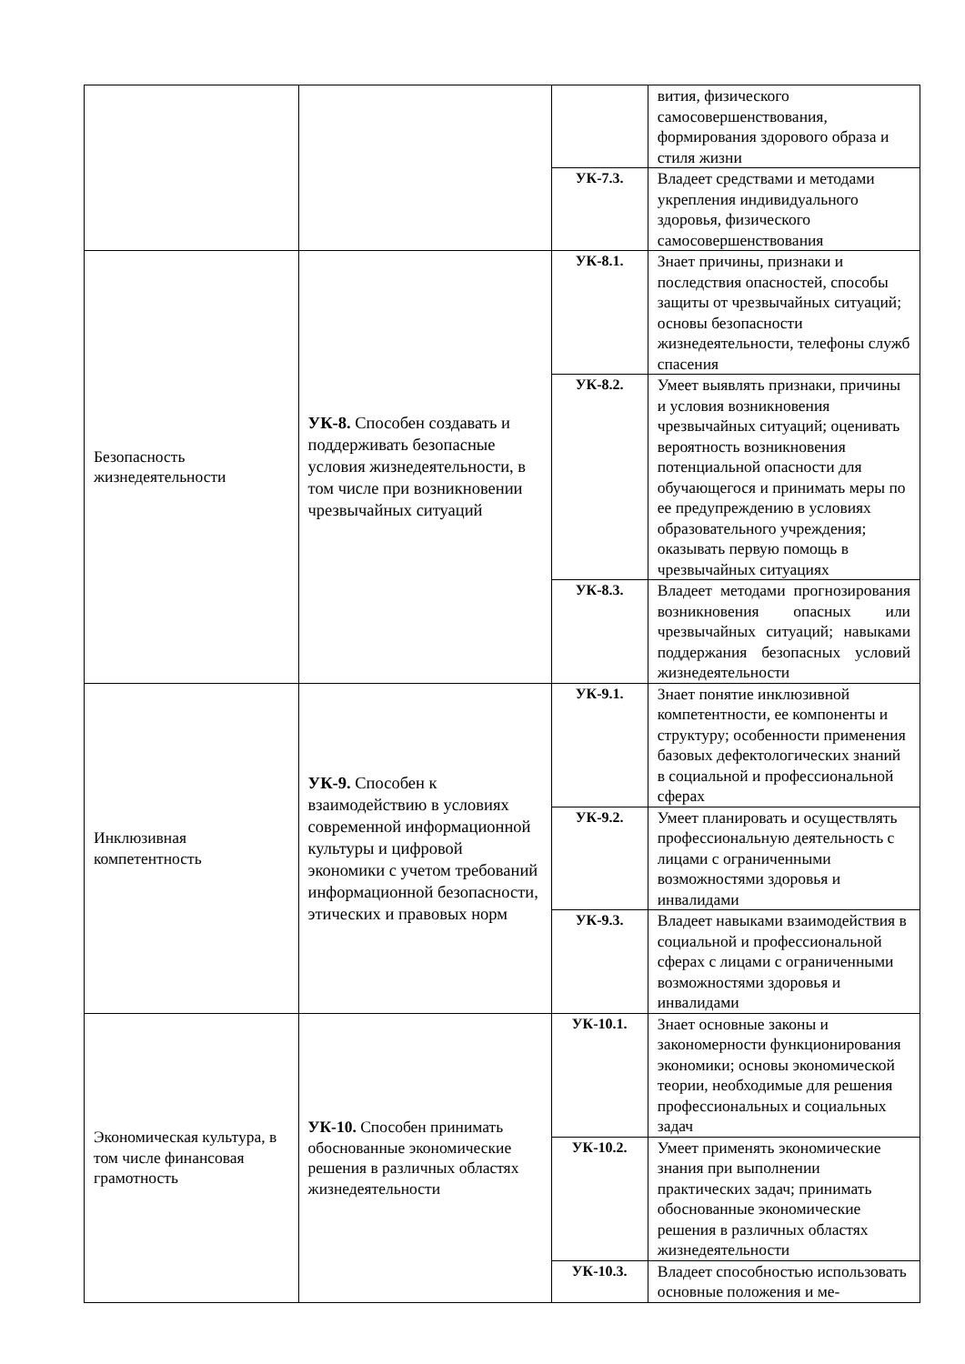| | | | вития, физического самосовершенствования, формирования здорового образа и стиля жизни |
| | | УК-7.3. | Владеет средствами и методами укрепления индивидуального здоровья, физического самосовершенствования |
| Безопасность жизнедеятельности | УК-8. Способен создавать и поддерживать безопасные условия жизнедеятельности, в том числе при возникновении чрезвычайных ситуаций | УК-8.1. | Знает причины, признаки и последствия опасностей, способы защиты от чрезвычайных ситуаций; основы безопасности жизнедеятельности, телефоны служб спасения |
| | | УК-8.2. | Умеет выявлять признаки, причины и условия возникновения чрезвычайных ситуаций; оценивать вероятность возникновения потенциальной опасности для обучающегося и принимать меры по ее предупреждению в условиях образовательного учреждения; оказывать первую помощь в чрезвычайных ситуациях |
| | | УК-8.3. | Владеет методами прогнозирования возникновения опасных или чрезвычайных ситуаций; навыками поддержания безопасных условий жизнедеятельности |
| Инклюзивная компетентность | УК-9. Способен к взаимодействию в условиях современной информационной культуры и цифровой экономики с учетом требований информационной безопасности, этических и правовых норм | УК-9.1. | Знает понятие инклюзивной компетентности, ее компоненты и структуру; особенности применения базовых дефектологических знаний в социальной и профессиональной сферах |
| | | УК-9.2. | Умеет планировать и осуществлять профессиональную деятельность с лицами с ограниченными возможностями здоровья и инвалидами |
| | | УК-9.3. | Владеет навыками взаимодействия в социальной и профессиональной сферах с лицами с ограниченными возможностями здоровья и инвалидами |
| Экономическая культура, в том числе финансовая грамотность | УК-10. Способен принимать обоснованные экономические решения в различных областях жизнедеятельности | УК-10.1. | Знает основные законы и закономерности функционирования экономики; основы экономической теории, необходимые для решения профессиональных и социальных задач |
| | | УК-10.2. | Умеет применять экономические знания при выполнении практических задач; принимать обоснованные экономические решения в различных областях жизнедеятельности |
| | | УК-10.3. | Владеет способностью использовать основные положения и ме- |